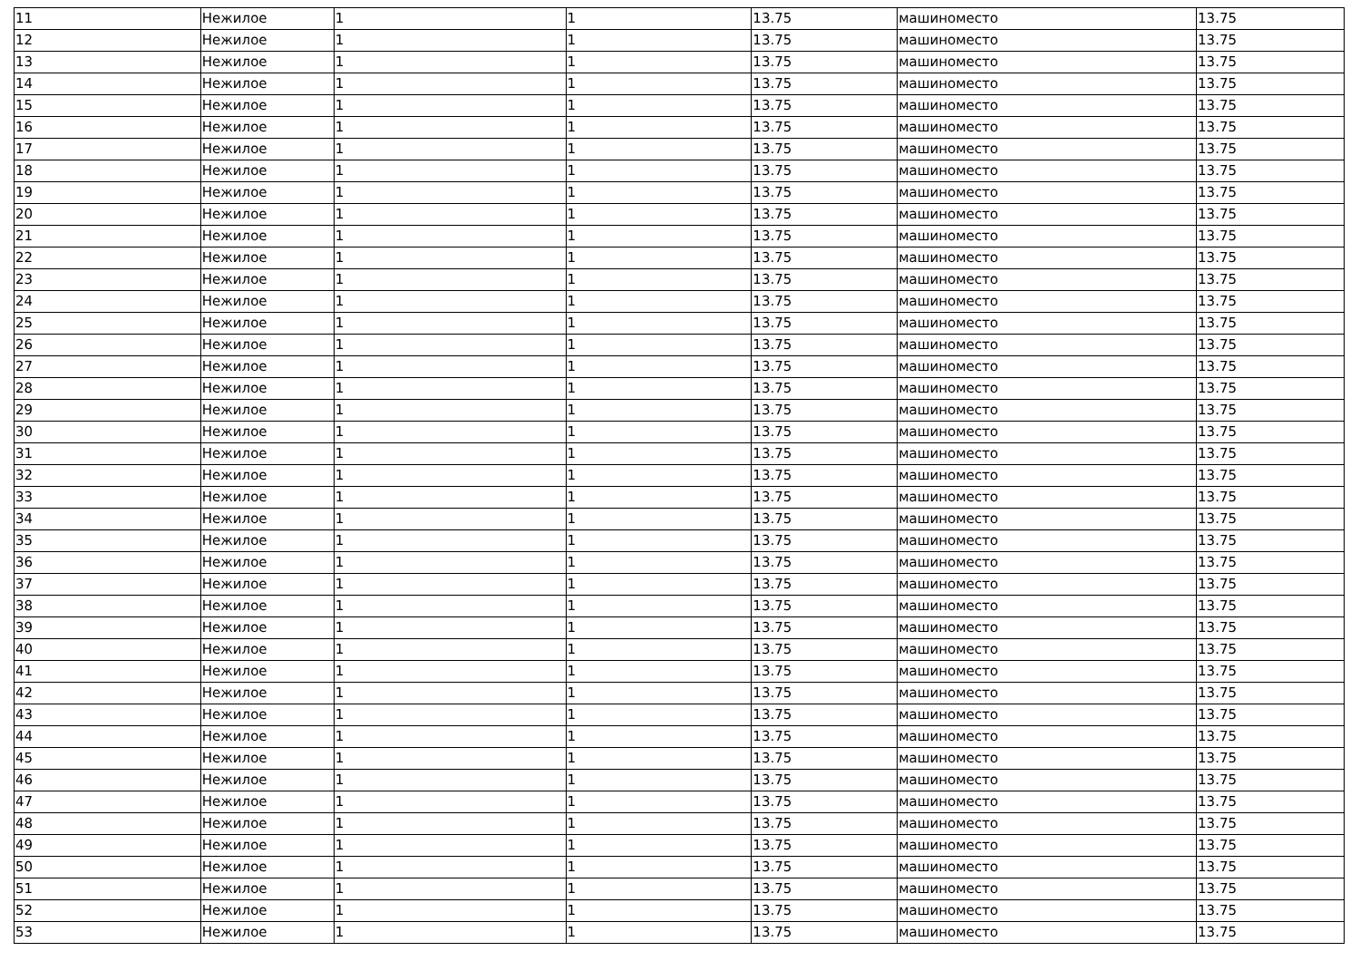| 11 | Нежилое | 1 | 1 | 13.75 | машиноместо | 13.75 |
| 12 | Нежилое | 1 | 1 | 13.75 | машиноместо | 13.75 |
| 13 | Нежилое | 1 | 1 | 13.75 | машиноместо | 13.75 |
| 14 | Нежилое | 1 | 1 | 13.75 | машиноместо | 13.75 |
| 15 | Нежилое | 1 | 1 | 13.75 | машиноместо | 13.75 |
| 16 | Нежилое | 1 | 1 | 13.75 | машиноместо | 13.75 |
| 17 | Нежилое | 1 | 1 | 13.75 | машиноместо | 13.75 |
| 18 | Нежилое | 1 | 1 | 13.75 | машиноместо | 13.75 |
| 19 | Нежилое | 1 | 1 | 13.75 | машиноместо | 13.75 |
| 20 | Нежилое | 1 | 1 | 13.75 | машиноместо | 13.75 |
| 21 | Нежилое | 1 | 1 | 13.75 | машиноместо | 13.75 |
| 22 | Нежилое | 1 | 1 | 13.75 | машиноместо | 13.75 |
| 23 | Нежилое | 1 | 1 | 13.75 | машиноместо | 13.75 |
| 24 | Нежилое | 1 | 1 | 13.75 | машиноместо | 13.75 |
| 25 | Нежилое | 1 | 1 | 13.75 | машиноместо | 13.75 |
| 26 | Нежилое | 1 | 1 | 13.75 | машиноместо | 13.75 |
| 27 | Нежилое | 1 | 1 | 13.75 | машиноместо | 13.75 |
| 28 | Нежилое | 1 | 1 | 13.75 | машиноместо | 13.75 |
| 29 | Нежилое | 1 | 1 | 13.75 | машиноместо | 13.75 |
| 30 | Нежилое | 1 | 1 | 13.75 | машиноместо | 13.75 |
| 31 | Нежилое | 1 | 1 | 13.75 | машиноместо | 13.75 |
| 32 | Нежилое | 1 | 1 | 13.75 | машиноместо | 13.75 |
| 33 | Нежилое | 1 | 1 | 13.75 | машиноместо | 13.75 |
| 34 | Нежилое | 1 | 1 | 13.75 | машиноместо | 13.75 |
| 35 | Нежилое | 1 | 1 | 13.75 | машиноместо | 13.75 |
| 36 | Нежилое | 1 | 1 | 13.75 | машиноместо | 13.75 |
| 37 | Нежилое | 1 | 1 | 13.75 | машиноместо | 13.75 |
| 38 | Нежилое | 1 | 1 | 13.75 | машиноместо | 13.75 |
| 39 | Нежилое | 1 | 1 | 13.75 | машиноместо | 13.75 |
| 40 | Нежилое | 1 | 1 | 13.75 | машиноместо | 13.75 |
| 41 | Нежилое | 1 | 1 | 13.75 | машиноместо | 13.75 |
| 42 | Нежилое | 1 | 1 | 13.75 | машиноместо | 13.75 |
| 43 | Нежилое | 1 | 1 | 13.75 | машиноместо | 13.75 |
| 44 | Нежилое | 1 | 1 | 13.75 | машиноместо | 13.75 |
| 45 | Нежилое | 1 | 1 | 13.75 | машиноместо | 13.75 |
| 46 | Нежилое | 1 | 1 | 13.75 | машиноместо | 13.75 |
| 47 | Нежилое | 1 | 1 | 13.75 | машиноместо | 13.75 |
| 48 | Нежилое | 1 | 1 | 13.75 | машиноместо | 13.75 |
| 49 | Нежилое | 1 | 1 | 13.75 | машиноместо | 13.75 |
| 50 | Нежилое | 1 | 1 | 13.75 | машиноместо | 13.75 |
| 51 | Нежилое | 1 | 1 | 13.75 | машиноместо | 13.75 |
| 52 | Нежилое | 1 | 1 | 13.75 | машиноместо | 13.75 |
| 53 | Нежилое | 1 | 1 | 13.75 | машиноместо | 13.75 |